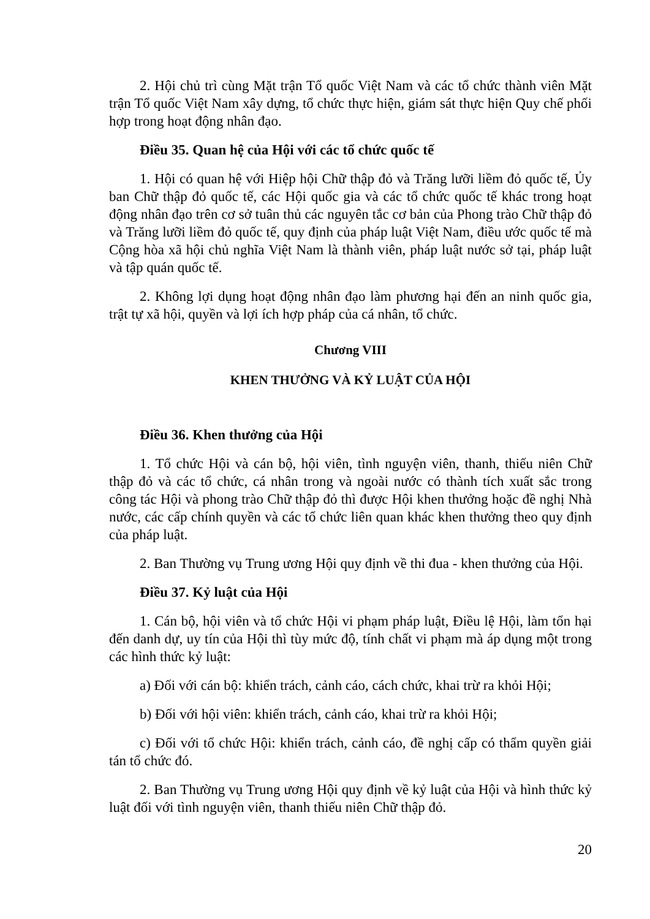2. Hội chủ trì cùng Mặt trận Tổ quốc Việt Nam và các tổ chức thành viên Mặt trận Tổ quốc Việt Nam xây dựng, tổ chức thực hiện, giám sát thực hiện Quy chế phối hợp trong hoạt động nhân đạo.
Điều 35. Quan hệ của Hội với các tổ chức quốc tế
1. Hội có quan hệ với Hiệp hội Chữ thập đỏ và Trăng lưỡi liềm đỏ quốc tế, Ủy ban Chữ thập đỏ quốc tế, các Hội quốc gia và các tổ chức quốc tế khác trong hoạt động nhân đạo trên cơ sở tuân thủ các nguyên tắc cơ bản của Phong trào Chữ thập đỏ và Trăng lưỡi liềm đỏ quốc tế, quy định của pháp luật Việt Nam, điều ước quốc tế mà Cộng hòa xã hội chủ nghĩa Việt Nam là thành viên, pháp luật nước sở tại, pháp luật và tập quán quốc tế.
2. Không lợi dụng hoạt động nhân đạo làm phương hại đến an ninh quốc gia, trật tự xã hội, quyền và lợi ích hợp pháp của cá nhân, tổ chức.
Chương VIII
KHEN THƯỞNG VÀ KỶ LUẬT CỦA HỘI
Điều 36. Khen thưởng của Hội
1. Tổ chức Hội và cán bộ, hội viên, tình nguyện viên, thanh, thiếu niên Chữ thập đỏ và các tổ chức, cá nhân trong và ngoài nước có thành tích xuất sắc trong công tác Hội và phong trào Chữ thập đỏ thì được Hội khen thưởng hoặc đề nghị Nhà nước, các cấp chính quyền và các tổ chức liên quan khác khen thưởng theo quy định của pháp luật.
2. Ban Thường vụ Trung ương Hội quy định về thi đua - khen thưởng của Hội.
Điều 37. Kỷ luật của Hội
1. Cán bộ, hội viên và tổ chức Hội vi phạm pháp luật, Điều lệ Hội, làm tổn hại đến danh dự, uy tín của Hội thì tùy mức độ, tính chất vi phạm mà áp dụng một trong các hình thức kỷ luật:
a) Đối với cán bộ: khiển trách, cảnh cáo, cách chức, khai trừ ra khỏi Hội;
b) Đối với hội viên: khiển trách, cảnh cáo, khai trừ ra khỏi Hội;
c) Đối với tổ chức Hội: khiển trách, cảnh cáo, đề nghị cấp có thẩm quyền giải tán tổ chức đó.
2. Ban Thường vụ Trung ương Hội quy định về kỷ luật của Hội và hình thức kỷ luật đối với tình nguyện viên, thanh thiếu niên Chữ thập đỏ.
20